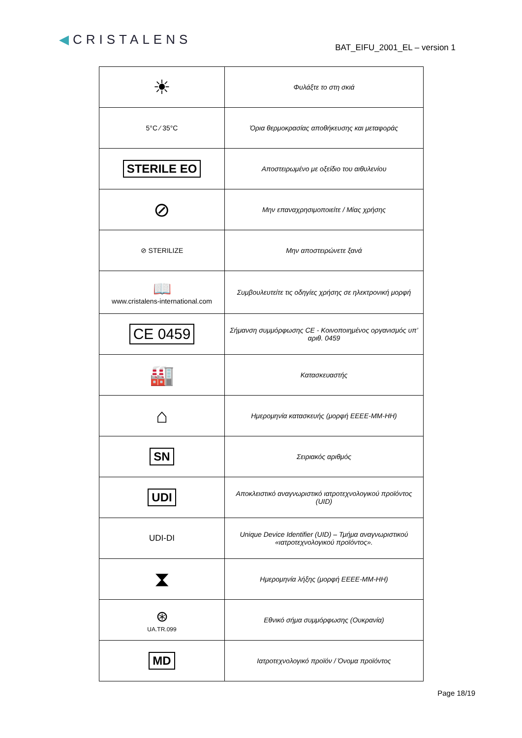◀CRISTALENS
BAT_EIFU_2001_EL – version 1
| ☀ | Φυλάξτε το στη σκιά |
| 5°C ⁄ 35°C | Όρια θερμοκρασίας αποθήκευσης και μεταφοράς |
| STERILE EO | Αποστειρωμένο με οξείδιο του αιθυλενίου |
| ⊘ | Μην επαναχρησιμοποιείτε / Μίας χρήσης |
| ⊘ STERILIZE | Μην αποστειρώνετε ξανά |
| 📖 www.cristalens-international.com | Συμβουλευτείτε τις οδηγίες χρήσης σε ηλεκτρονική μορφή |
| CE 0459 | Σήμανση συμμόρφωσης CE - Κοινοποιημένος οργανισμός υπ’ αριθ. 0459 |
| 🏭 | Κατασκευαστής |
| ⌂ | Ημερομηνία κατασκευής (μορφή ΕΕΕΕ-ΜΜ-ΗΗ) |
| SN | Σειριακός αριθμός |
| UDI | Αποκλειστικό αναγνωριστικό ιατροτεχνολογικού προϊόντος (UID) |
| UDI-DI | Unique Device Identifier (UID) – Τμήμα αναγνωριστικού «ιατροτεχνολογικού προϊόντος». |
| ⧗ | Ημερομηνία λήξης (μορφή ΕΕΕΕ-ΜΜ-ΗΗ) |
| ⊛ UA.TR.099 | Εθνικό σήμα συμμόρφωσης (Ουκρανία) |
| MD | Ιατροτεχνολογικό προϊόν / Όνομα προϊόντος |
Page 18/19